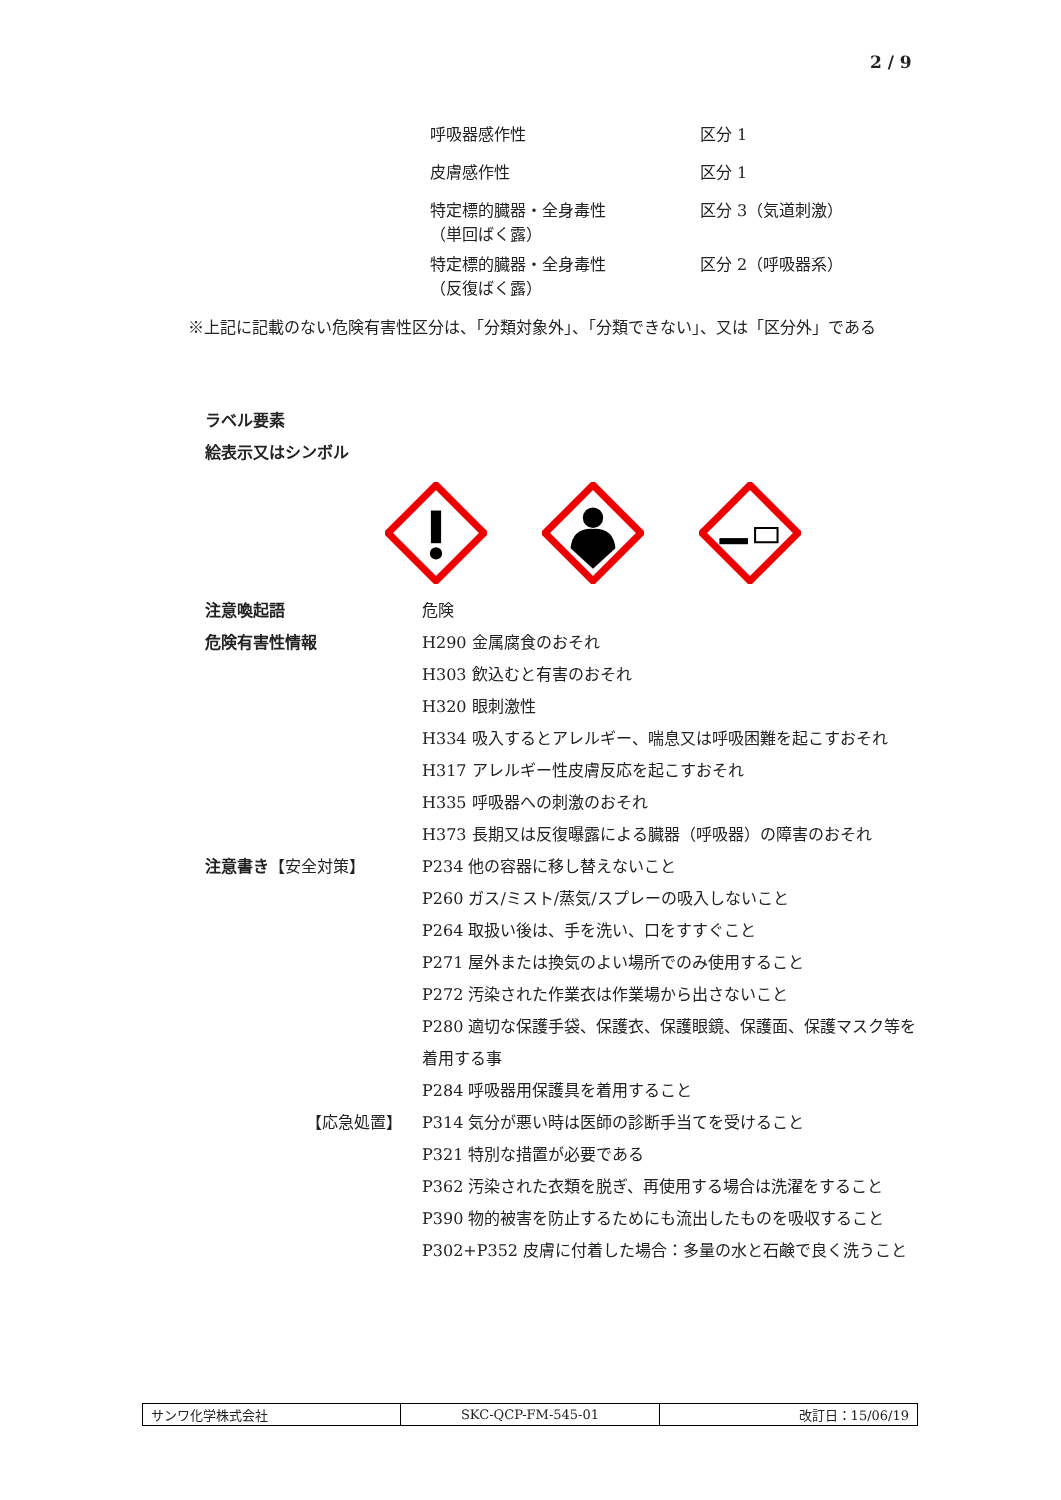2 / 9
| 呼吸器感作性 | 区分 1 |
| 皮膚感作性 | 区分 1 |
| 特定標的臓器・全身毒性 （単回ばく露） | 区分 3（気道刺激） |
| 特定標的臓器・全身毒性 （反復ばく露） | 区分 2（呼吸器系） |
※上記に記載のない危険有害性区分は、「分類対象外」、「分類できない」、又は「区分外」である
ラベル要素
絵表示又はシンボル
| 注意喚起語 | 危険 |
| 危険有害性情報 | H290 金属腐食のおそれ H303 飲込むと有害のおそれ H320 眼刺激性 H334 吸入するとアレルギー、喘息又は呼吸困難を起こすおそれ H317 アレルギー性皮膚反応を起こすおそれ H335 呼吸器への刺激のおそれ H373 長期又は反復曝露による臓器（呼吸器）の障害のおそれ |
| 注意書き 【安全対策】 | P234 他の容器に移し替えないこと P260 ガス/ミスト/蒸気/スプレーの吸入しないこと P264 取扱い後は、手を洗い、口をすすぐこと P271 屋外または換気のよい場所でのみ使用すること P272 汚染された作業衣は作業場から出さないこと P280 適切な保護手袋、保護衣、保護眼鏡、保護面、保護マスク等を着用する事 P284 呼吸器用保護具を着用すること |
| 【応急処置】 | P314 気分が悪い時は医師の診断手当てを受けること P321 特別な措置が必要である P362 汚染された衣類を脱ぎ、再使用する場合は洗濯をすること P390 物的被害を防止するためにも流出したものを吸収すること P302+P352 皮膚に付着した場合：多量の水と石鹸で良く洗うこと |
| サンワ化学株式会社 | SKC-QCP-FM-545-01 | 改訂日：15/06/19 |